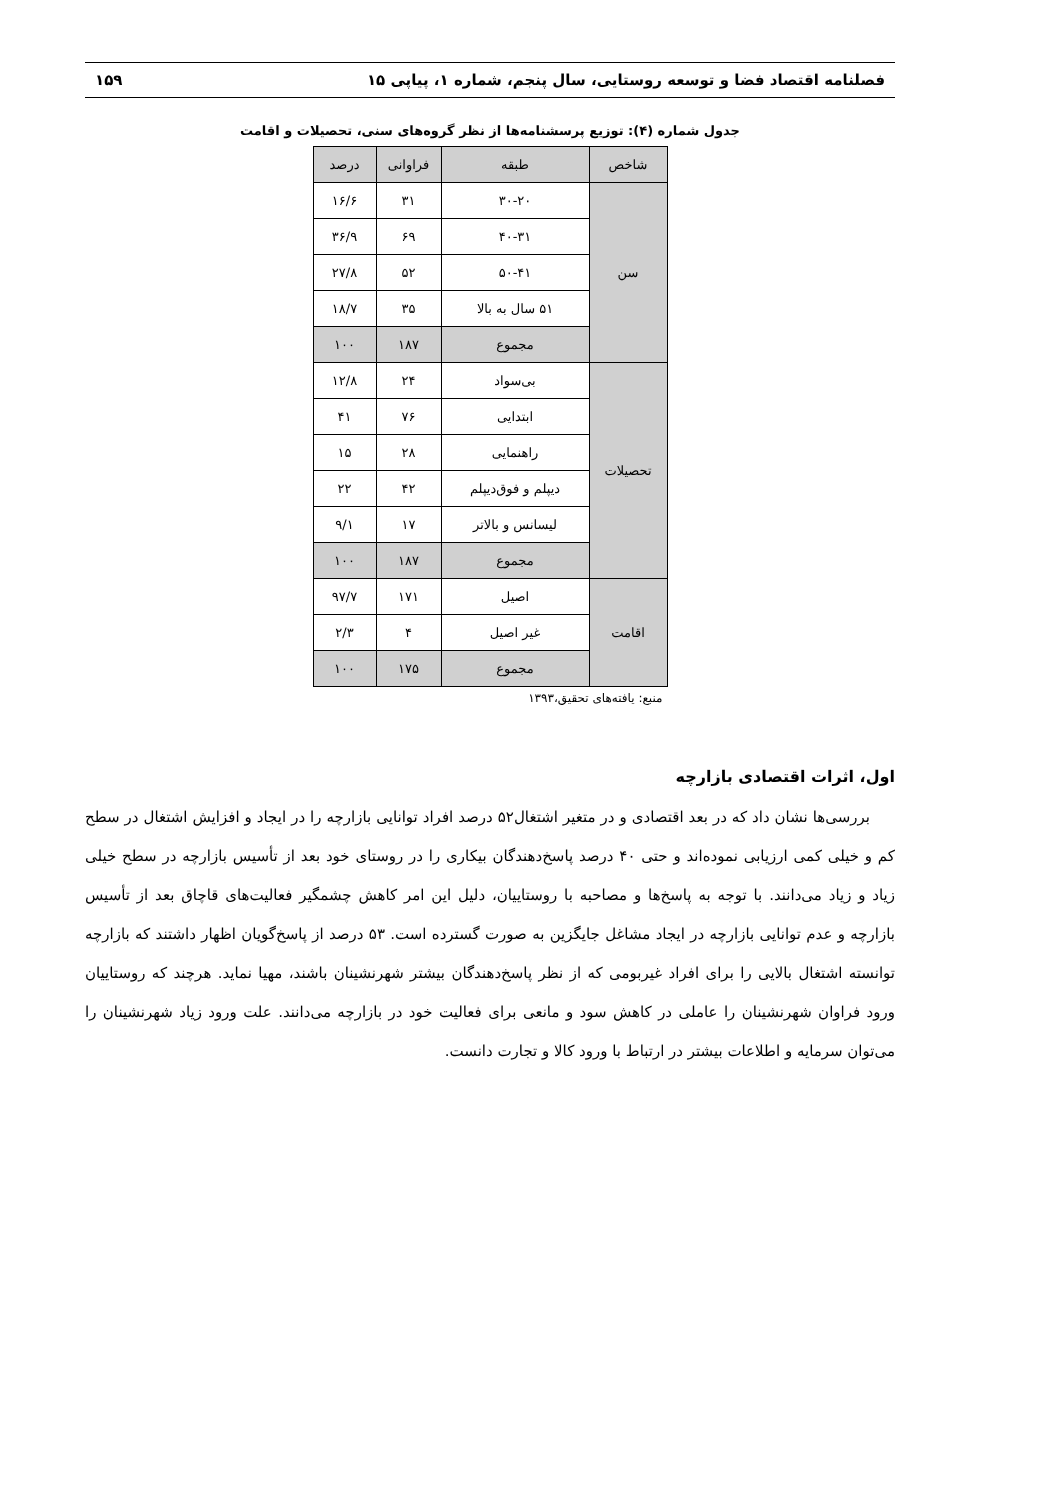فصلنامه اقتصاد فضا و توسعه روستایی، سال پنجم، شماره ۱، پیاپی ۱۵ ۱۵۹
جدول شماره (۴): توزیع پرسشنامه‌ها از نظر گروه‌های سنی، تحصیلات و اقامت
| شاخص | طبقه | فراوانی | درصد |
| --- | --- | --- | --- |
| سن | ۳۰-۲۰ | ۳۱ | ۱۶/۶ |
| | ۴۰-۳۱ | ۶۹ | ۳۶/۹ |
| | ۵۰-۴۱ | ۵۲ | ۲۷/۸ |
| | ۵۱ سال به بالا | ۳۵ | ۱۸/۷ |
| | مجموع | ۱۸۷ | ۱۰۰ |
| تحصیلات | بی‌سواد | ۲۴ | ۱۲/۸ |
| | ابتدایی | ۷۶ | ۴۱ |
| | راهنمایی | ۲۸ | ۱۵ |
| | دیپلم و فوق‌دیپلم | ۴۲ | ۲۲ |
| | لیسانس و بالاتر | ۱۷ | ۹/۱ |
| | مجموع | ۱۸۷ | ۱۰۰ |
| اقامت | اصیل | ۱۷۱ | ۹۷/۷ |
| | غیر اصیل | ۴ | ۲/۳ |
| | مجموع | ۱۷۵ | ۱۰۰ |
منبع: یافته‌های تحقیق،۱۳۹۳
اول، اثرات اقتصادی بازارچه
بررسی‌ها نشان داد که در بعد اقتصادی و در متغیر اشتغال۵۲ درصد افراد توانایی بازارچه را در ایجاد و افزایش اشتغال در سطح کم و خیلی کمی ارزیابی نموده‌اند و حتی ۴۰ درصد پاسخ‌دهندگان بیکاری را در روستای خود بعد از تأسیس بازارچه در سطح خیلی زیاد و زیاد می‌دانند. با توجه به پاسخ‌ها و مصاحبه با روستاییان، دلیل این امر کاهش چشمگیر فعالیت‌های قاچاق بعد از تأسیس بازارچه و عدم توانایی بازارچه در ایجاد مشاغل جایگزین به صورت گسترده است. ۵۳ درصد از پاسخ‌گویان اظهار داشتند که بازارچه توانسته اشتغال بالایی را برای افراد غیربومی که از نظر پاسخ‌دهندگان بیشتر شهرنشینان باشند، مهیا نماید. هرچند که روستاییان ورود فراوان شهرنشینان را عاملی در کاهش سود و مانعی برای فعالیت خود در بازارچه می‌دانند. علت ورود زیاد شهرنشینان را می‌توان سرمایه و اطلاعات بیشتر در ارتباط با ورود کالا و تجارت دانست.